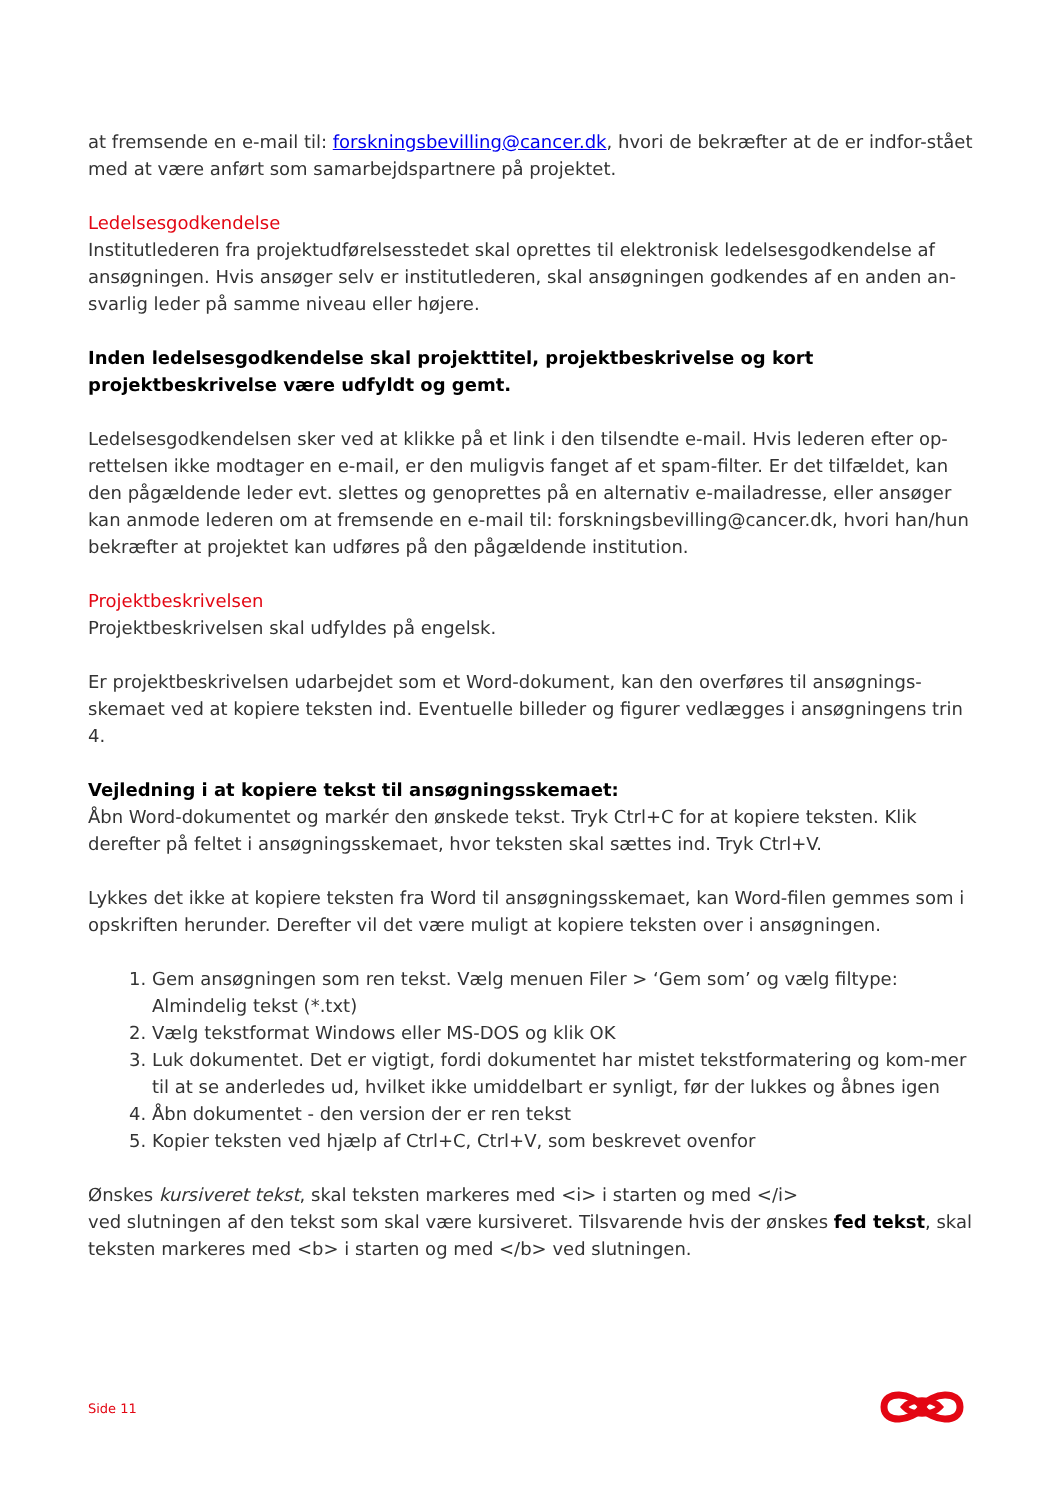at fremsende en e-mail til: forskningsbevilling@cancer.dk, hvori de bekræfter at de er indfor-stået med at være anført som samarbejdspartnere på projektet.
Ledelsesgodkendelse
Institutlederen fra projektudførelsesstedet skal oprettes til elektronisk ledelsesgodkendelse af ansøgningen. Hvis ansøger selv er institutlederen, skal ansøgningen godkendes af en anden an-svarlig leder på samme niveau eller højere.
Inden ledelsesgodkendelse skal projekttitel, projektbeskrivelse og kort projektbeskrivelse være udfyldt og gemt.
Ledelsesgodkendelsen sker ved at klikke på et link i den tilsendte e-mail. Hvis lederen efter op-rettelsen ikke modtager en e-mail, er den muligvis fanget af et spam-filter. Er det tilfældet, kan den pågældende leder evt. slettes og genoprettes på en alternativ e-mailadresse, eller ansøger kan anmode lederen om at fremsende en e-mail til: forskningsbevilling@cancer.dk, hvori han/hun bekræfter at projektet kan udføres på den pågældende institution.
Projektbeskrivelsen
Projektbeskrivelsen skal udfyldes på engelsk.
Er projektbeskrivelsen udarbejdet som et Word-dokument, kan den overføres til ansøgnings-skemaet ved at kopiere teksten ind. Eventuelle billeder og figurer vedlægges i ansøgningens trin 4.
Vejledning i at kopiere tekst til ansøgningsskemaet:
Åbn Word-dokumentet og markér den ønskede tekst. Tryk Ctrl+C for at kopiere teksten. Klik derefter på feltet i ansøgningsskemaet, hvor teksten skal sættes ind. Tryk Ctrl+V.
Lykkes det ikke at kopiere teksten fra Word til ansøgningsskemaet, kan Word-filen gemmes som i opskriften herunder. Derefter vil det være muligt at kopiere teksten over i ansøgningen.
1. Gem ansøgningen som ren tekst. Vælg menuen Filer > ‘Gem som’ og vælg filtype: Almindelig tekst (*.txt)
2. Vælg tekstformat Windows eller MS-DOS og klik OK
3. Luk dokumentet. Det er vigtigt, fordi dokumentet har mistet tekstformatering og kom-mer til at se anderledes ud, hvilket ikke umiddelbart er synligt, før der lukkes og åbnes igen
4. Åbn dokumentet - den version der er ren tekst
5. Kopier teksten ved hjælp af Ctrl+C, Ctrl+V, som beskrevet ovenfor
Ønskes kursiveret tekst, skal teksten markeres med <i> i starten og med </i>
ved slutningen af den tekst som skal være kursiveret. Tilsvarende hvis der ønskes fed tekst, skal teksten markeres med <b> i starten og med </b> ved slutningen.
Side 11